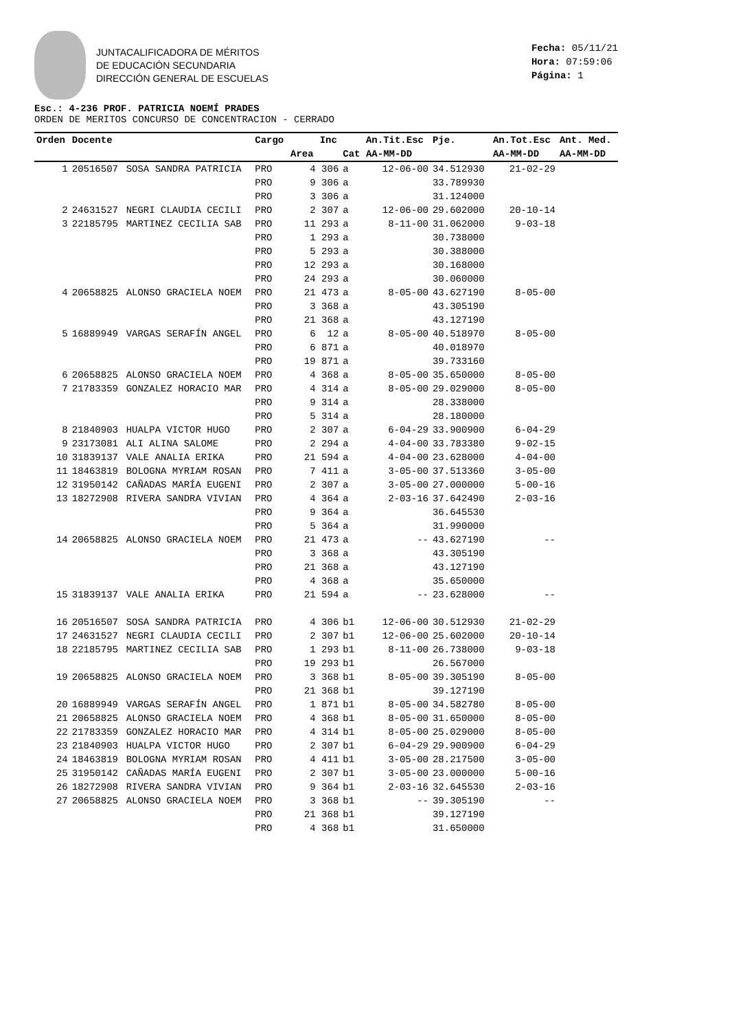JUNTACALIFICADORA DE MÉRITOS
DE EDUCACIÓN SECUNDARIA
DIRECCIÓN GENERAL DE ESCUELAS
Fecha: 05/11/21
Hora: 07:59:06
Página: 1
Esc.: 4-236 PROF. PATRICIA NOEMÍ PRADES
ORDEN DE MERITOS CONCURSO DE CONCENTRACION - CERRADO
| Orden | Docente | | Cargo | | Inc | | An.Tit.Esc | Pje. | An.Tot.Esc | Ant. Med. |
| --- | --- | --- | --- | --- | --- | --- | --- | --- | --- | --- |
| | | | | Area | | Cat | AA-MM-DD | | AA-MM-DD | AA-MM-DD |
| 1 | 20516507 | SOSA SANDRA PATRICIA | PRO | 4 | 306 | a | 12-06-00 | 34.512930 | 21-02-29 | |
| | | | PRO | 9 | 306 | a | | 33.789930 | | |
| | | | PRO | 3 | 306 | a | | 31.124000 | | |
| 2 | 24631527 | NEGRI CLAUDIA CECILI | PRO | 2 | 307 | a | 12-06-00 | 29.602000 | 20-10-14 | |
| 3 | 22185795 | MARTINEZ CECILIA SAB | PRO | 11 | 293 | a | 8-11-00 | 31.062000 | 9-03-18 | |
| | | | PRO | 1 | 293 | a | | 30.738000 | | |
| | | | PRO | 5 | 293 | a | | 30.388000 | | |
| | | | PRO | 12 | 293 | a | | 30.168000 | | |
| | | | PRO | 24 | 293 | a | | 30.060000 | | |
| 4 | 20658825 | ALONSO GRACIELA NOEM | PRO | 21 | 473 | a | 8-05-00 | 43.627190 | 8-05-00 | |
| | | | PRO | 3 | 368 | a | | 43.305190 | | |
| | | | PRO | 21 | 368 | a | | 43.127190 | | |
| 5 | 16889949 | VARGAS SERAFÍN ANGEL | PRO | 6 | 12 | a | 8-05-00 | 40.518970 | 8-05-00 | |
| | | | PRO | 6 | 871 | a | | 40.018970 | | |
| | | | PRO | 19 | 871 | a | | 39.733160 | | |
| 6 | 20658825 | ALONSO GRACIELA NOEM | PRO | 4 | 368 | a | 8-05-00 | 35.650000 | 8-05-00 | |
| 7 | 21783359 | GONZALEZ HORACIO MAR | PRO | 4 | 314 | a | 8-05-00 | 29.029000 | 8-05-00 | |
| | | | PRO | 9 | 314 | a | | 28.338000 | | |
| | | | PRO | 5 | 314 | a | | 28.180000 | | |
| 8 | 21840903 | HUALPA VICTOR HUGO | PRO | 2 | 307 | a | 6-04-29 | 33.900900 | 6-04-29 | |
| 9 | 23173081 | ALI ALINA SALOME | PRO | 2 | 294 | a | 4-04-00 | 33.783380 | 9-02-15 | |
| 10 | 31839137 | VALE ANALIA ERIKA | PRO | 21 | 594 | a | 4-04-00 | 23.628000 | 4-04-00 | |
| 11 | 18463819 | BOLOGNA MYRIAM ROSAN | PRO | 7 | 411 | a | 3-05-00 | 37.513360 | 3-05-00 | |
| 12 | 31950142 | CAÑADAS MARÍA EUGENI | PRO | 2 | 307 | a | 3-05-00 | 27.000000 | 5-00-16 | |
| 13 | 18272908 | RIVERA SANDRA VIVIAN | PRO | 4 | 364 | a | 2-03-16 | 37.642490 | 2-03-16 | |
| | | | PRO | 9 | 364 | a | | 36.645530 | | |
| | | | PRO | 5 | 364 | a | | 31.990000 | | |
| 14 | 20658825 | ALONSO GRACIELA NOEM | PRO | 21 | 473 | a | -- | 43.627190 | -- | |
| | | | PRO | 3 | 368 | a | | 43.305190 | | |
| | | | PRO | 21 | 368 | a | | 43.127190 | | |
| | | | PRO | 4 | 368 | a | | 35.650000 | | |
| 15 | 31839137 | VALE ANALIA ERIKA | PRO | 21 | 594 | a | -- | 23.628000 | -- | |
| 16 | 20516507 | SOSA SANDRA PATRICIA | PRO | 4 | 306 | b1 | 12-06-00 | 30.512930 | 21-02-29 | |
| 17 | 24631527 | NEGRI CLAUDIA CECILI | PRO | 2 | 307 | b1 | 12-06-00 | 25.602000 | 20-10-14 | |
| 18 | 22185795 | MARTINEZ CECILIA SAB | PRO | 1 | 293 | b1 | 8-11-00 | 26.738000 | 9-03-18 | |
| | | | PRO | 19 | 293 | b1 | | 26.567000 | | |
| 19 | 20658825 | ALONSO GRACIELA NOEM | PRO | 3 | 368 | b1 | 8-05-00 | 39.305190 | 8-05-00 | |
| | | | PRO | 21 | 368 | b1 | | 39.127190 | | |
| 20 | 16889949 | VARGAS SERAFÍN ANGEL | PRO | 1 | 871 | b1 | 8-05-00 | 34.582780 | 8-05-00 | |
| 21 | 20658825 | ALONSO GRACIELA NOEM | PRO | 4 | 368 | b1 | 8-05-00 | 31.650000 | 8-05-00 | |
| 22 | 21783359 | GONZALEZ HORACIO MAR | PRO | 4 | 314 | b1 | 8-05-00 | 25.029000 | 8-05-00 | |
| 23 | 21840903 | HUALPA VICTOR HUGO | PRO | 2 | 307 | b1 | 6-04-29 | 29.900900 | 6-04-29 | |
| 24 | 18463819 | BOLOGNA MYRIAM ROSAN | PRO | 4 | 411 | b1 | 3-05-00 | 28.217500 | 3-05-00 | |
| 25 | 31950142 | CAÑADAS MARÍA EUGENI | PRO | 2 | 307 | b1 | 3-05-00 | 23.000000 | 5-00-16 | |
| 26 | 18272908 | RIVERA SANDRA VIVIAN | PRO | 9 | 364 | b1 | 2-03-16 | 32.645530 | 2-03-16 | |
| 27 | 20658825 | ALONSO GRACIELA NOEM | PRO | 3 | 368 | b1 | -- | 39.305190 | -- | |
| | | | PRO | 21 | 368 | b1 | | 39.127190 | | |
| | | | PRO | 4 | 368 | b1 | | 31.650000 | | |